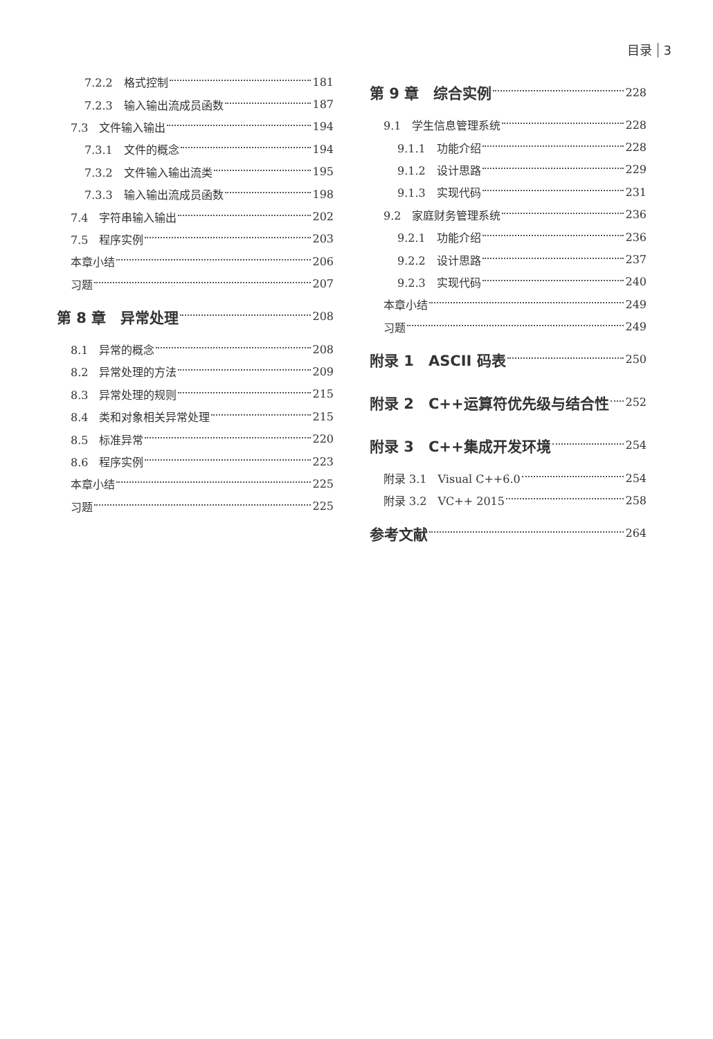目录 3
7.2.2　格式控制 181
7.2.3　输入输出流成员函数 187
7.3　文件输入输出 194
7.3.1　文件的概念 194
7.3.2　文件输入输出流类 195
7.3.3　输入输出流成员函数 198
7.4　字符串输入输出 202
7.5　程序实例 203
本章小结 206
习题 207
第 8 章　异常处理 208
8.1　异常的概念 208
8.2　异常处理的方法 209
8.3　异常处理的规则 215
8.4　类和对象相关异常处理 215
8.5　标准异常 220
8.6　程序实例 223
本章小结 225
习题 225
第 9 章　综合实例 228
9.1　学生信息管理系统 228
9.1.1　功能介绍 228
9.1.2　设计思路 229
9.1.3　实现代码 231
9.2　家庭财务管理系统 236
9.2.1　功能介绍 236
9.2.2　设计思路 237
9.2.3　实现代码 240
本章小结 249
习题 249
附录 1　ASCII 码表 250
附录 2　C++运算符优先级与结合性 252
附录 3　C++集成开发环境 254
附录 3.1　Visual C++6.0 254
附录 3.2　VC++ 2015 258
参考文献 264